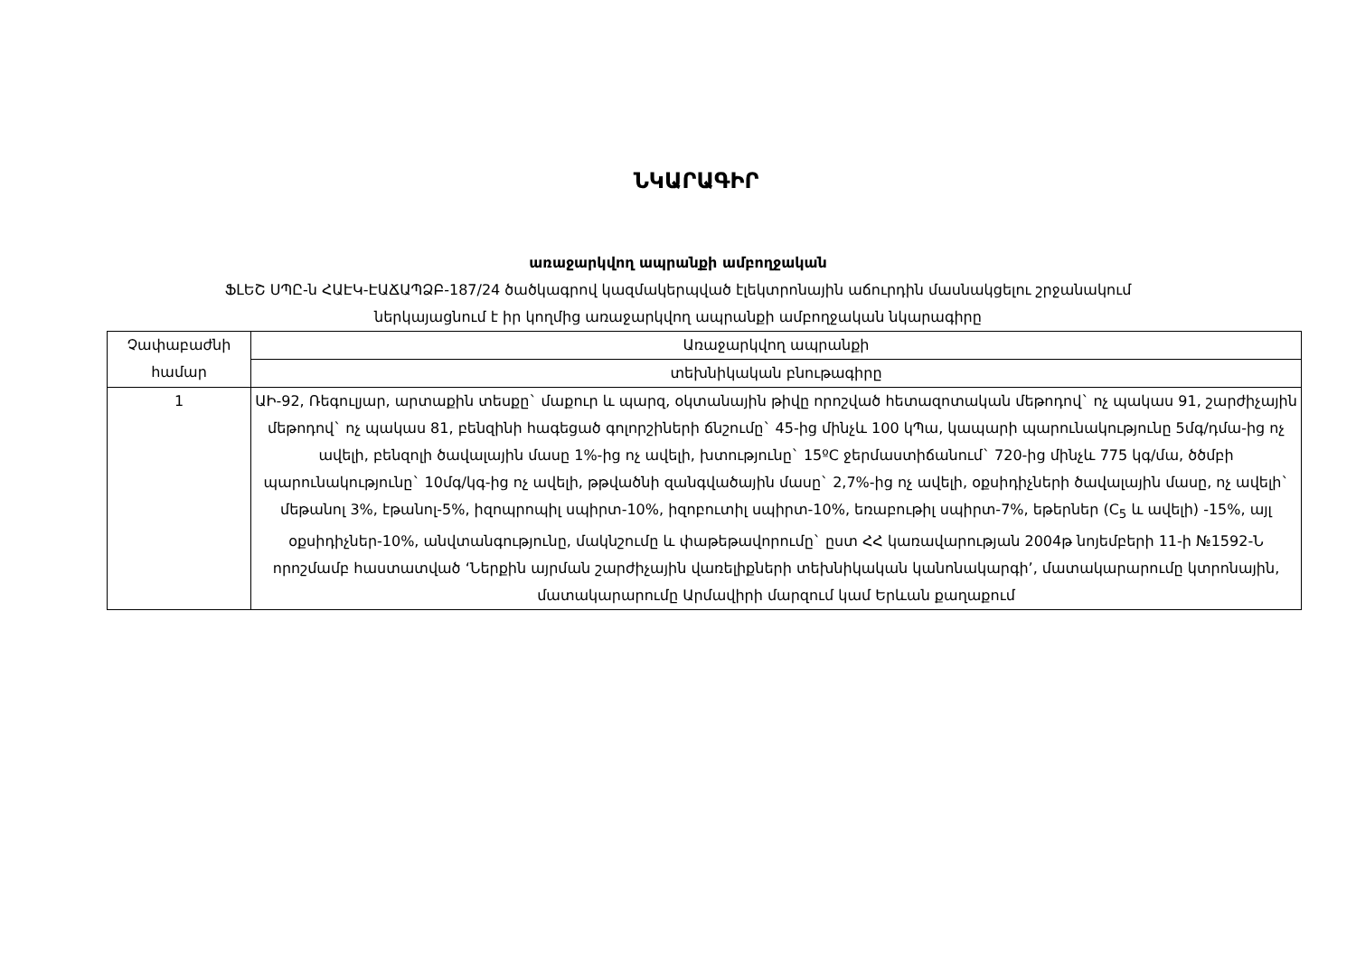ՆԿԱՐԱԳԻՐ
առաջարկվող ապրանքի ամբողջական
ՖԼԵՇ ՍՊԸ-ն ՀԱԷԿ-ԷԱՃԱՊՁԲ-187/24 ծածկագրով կազմակերպված էլեկտրոնային աճուրդին մասնակցելու շրջանակում
ներկայացնում է իր կողմից առաջարկվող ապրանքի ամբողջական նկարագիրը
| Չափաբաժնի համար | Առաջարկվող ապրանքի |
| --- | --- |
| | տեխնիկական բնութագիրը |
| 1 | ԱԻ-92, Ռեգուլյար, արտաքին տեսքը` մաքուր և պարզ, օկտանային թիվը որոշված հետազոտական մեթոդով` ոչ պակաս 91, շարժիչային մեթոդով` ոչ պակաս 81, բենզինի հագեցած գոլորշիների ճնշումը` 45-ից մինչև 100 կՊա, կապարի պարունակությունը 5մգ/դմա-ից ոչ ավելի, բենզոլի ծավալային մասը 1%-ից ոչ ավելի, խտությունը` 15ºC ջերմաստիճանում` 720-ից մինչև 775 կգ/մա, ծծմբի պարունակությունը` 10մգ/կգ-ից ոչ ավելի, թթվածնի զանգվածային մասը` 2,7%-ից ոչ ավելի, օքսիդիչների ծավալային մասը, ոչ ավելի` մեթանոլ 3%, էթանոլ-5%, իզոպրոպիլ սպիրտ-10%, իզոբուտիլ սպիրտ-10%, եռաբութիլ սպիրտ-7%, եթերներ (C<sub>5</sub> և ավելի) -15%, այլ օքսիդիչներ-10%, անվտանգությունը, մակնշումը և փաթեթավորումը` ըստ ՀՀ կառավարության 2004թ նոյեմբերի 11-ի №1592-Ն որոշմամբ հաստատված ‘Ներքին այրման շարժիչային վառելիքների տեխնիկական կանոնակարգի’, մատակարարումը կտրոնային, մատակարարումը Արմավիրի մարզում կամ Երևան քաղաքում |